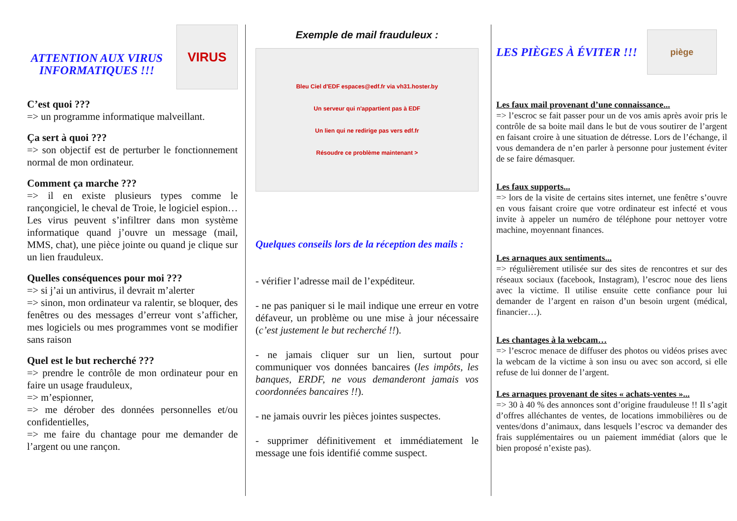ATTENTION AUX VIRUS INFORMATIQUES !!!
VIRUS
C’est quoi ???
=> un programme informatique malveillant.
Ça sert à quoi ???
=> son objectif est de perturber le fonctionnement normal de mon ordinateur.
Comment ça marche ???
=> il en existe plusieurs types comme le rançongiciel, le cheval de Troie, le logiciel espion… Les virus peuvent s’infiltrer dans mon système informatique quand j’ouvre un message (mail, MMS, chat), une pièce jointe ou quand je clique sur un lien frauduleux.
Quelles conséquences pour moi ???
=> si j’ai un antivirus, il devrait m’alerter
=> sinon, mon ordinateur va ralentir, se bloquer, des fenêtres ou des messages d’erreur vont s’afficher, mes logiciels ou mes programmes vont se modifier sans raison
Quel est le but recherché ???
=> prendre le contrôle de mon ordinateur pour en faire un usage frauduleux,
=> m’espionner,
=> me dérober des données personnelles et/ou confidentielles,
=> me faire du chantage pour me demander de l’argent ou une rançon.
Exemple de mail frauduleux :
Bleu Ciel d'EDF espaces@edf.fr via vh31.hoster.by
Un serveur qui n'appartient pas à EDF
Un lien qui ne redirige pas vers edf.fr
Résoudre ce problème maintenant >
Quelques conseils lors de la réception des mails :
- vérifier l’adresse mail de l’expéditeur.
- ne pas paniquer si le mail indique une erreur en votre défaveur, un problème ou une mise à jour nécessaire (c’est justement le but recherché !!).
- ne jamais cliquer sur un lien, surtout pour communiquer vos données bancaires (les impôts, les banques, ERDF, ne vous demanderont jamais vos coordonnées bancaires !!).
- ne jamais ouvrir les pièces jointes suspectes.
- supprimer définitivement et immédiatement le message une fois identifié comme suspect.
LES PIÈGES À ÉVITER !!!
piège
Les faux mail provenant d’une connaissance...
=> l’escroc se fait passer pour un de vos amis après avoir pris le contrôle de sa boite mail dans le but de vous soutirer de l’argent en faisant croire à une situation de détresse. Lors de l’échange, il vous demandera de n’en parler à personne pour justement éviter de se faire démasquer.
Les faux supports...
=> lors de la visite de certains sites internet, une fenêtre s’ouvre en vous faisant croire que votre ordinateur est infecté et vous invite à appeler un numéro de téléphone pour nettoyer votre machine, moyennant finances.
Les arnaques aux sentiments...
=> régulièrement utilisée sur des sites de rencontres et sur des réseaux sociaux (facebook, Instagram), l’escroc noue des liens avec la victime. Il utilise ensuite cette confiance pour lui demander de l’argent en raison d’un besoin urgent (médical, financier…).
Les chantages à la webcam…
=> l’escroc menace de diffuser des photos ou vidéos prises avec la webcam de la victime à son insu ou avec son accord, si elle refuse de lui donner de l’argent.
Les arnaques provenant de sites « achats-ventes »...
=> 30 à 40 % des annonces sont d’origine frauduleuse !! Il s’agit d’offres alléchantes de ventes, de locations immobilières ou de ventes/dons d’animaux, dans lesquels l’escroc va demander des frais supplémentaires ou un paiement immédiat (alors que le bien proposé n’existe pas).